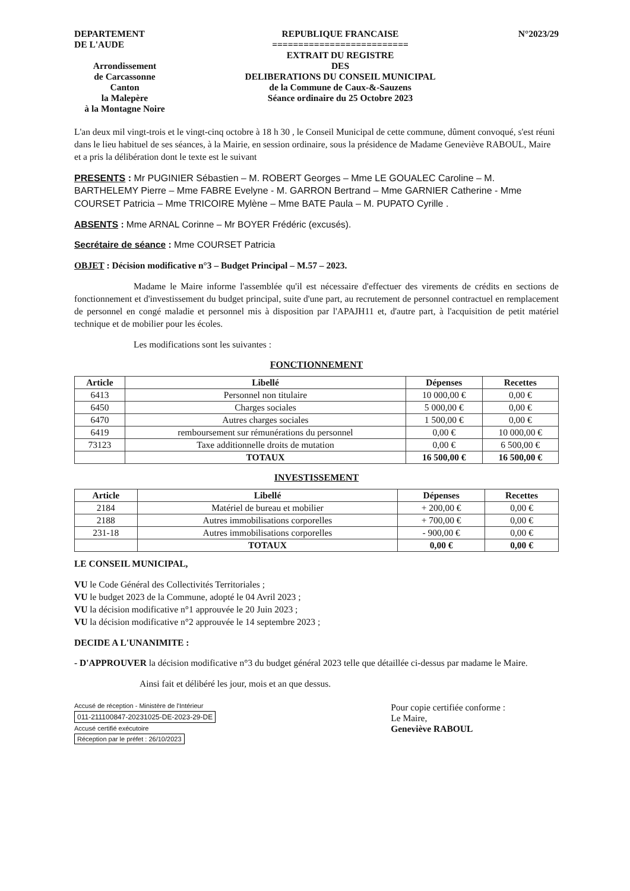DEPARTEMENT
DE L'AUDE
Arrondissement
de Carcassonne
Canton
la Malepère
à la Montagne Noire
REPUBLIQUE FRANCAISE
==========================
EXTRAIT DU REGISTRE
DES
DELIBERATIONS DU CONSEIL MUNICIPAL
de la Commune de Caux-&-Sauzens
Séance ordinaire du 25 Octobre 2023
N°2023/29
L'an deux mil vingt-trois et le vingt-cinq octobre à 18 h 30 , le Conseil Municipal de cette commune, dûment convoqué, s'est réuni dans le lieu habituel de ses séances, à la Mairie, en session ordinaire, sous la présidence de Madame Geneviève RABOUL, Maire et a pris la délibération dont le texte est le suivant
PRESENTS : Mr PUGINIER Sébastien – M. ROBERT Georges – Mme LE GOUALEC Caroline – M. BARTHELEMY Pierre – Mme FABRE Evelyne - M. GARRON Bertrand – Mme GARNIER Catherine - Mme COURSET Patricia – Mme TRICOIRE Mylène – Mme BATE Paula – M. PUPATO Cyrille .
ABSENTS : Mme ARNAL Corinne – Mr BOYER Frédéric (excusés).
Secrétaire de séance : Mme COURSET Patricia
OBJET : Décision modificative n°3 – Budget Principal – M.57 – 2023.
Madame le Maire informe l'assemblée qu'il est nécessaire d'effectuer des virements de crédits en sections de fonctionnement et d'investissement du budget principal, suite d'une part, au recrutement de personnel contractuel en remplacement de personnel en congé maladie et personnel mis à disposition par l'APAJH11 et, d'autre part, à l'acquisition de petit matériel technique et de mobilier pour les écoles.
Les modifications sont les suivantes :
FONCTIONNEMENT
| Article | Libellé | Dépenses | Recettes |
| --- | --- | --- | --- |
| 6413 | Personnel non titulaire | 10 000,00 € | 0,00 € |
| 6450 | Charges sociales | 5 000,00 € | 0,00 € |
| 6470 | Autres charges sociales | 1 500,00 € | 0,00 € |
| 6419 | remboursement sur rémunérations du personnel | 0,00 € | 10 000,00 € |
| 73123 | Taxe additionnelle droits de mutation | 0,00 € | 6 500,00 € |
| | TOTAUX | 16 500,00 € | 16 500,00 € |
INVESTISSEMENT
| Article | Libellé | Dépenses | Recettes |
| --- | --- | --- | --- |
| 2184 | Matériel de bureau et mobilier | + 200,00 € | 0,00 € |
| 2188 | Autres immobilisations corporelles | + 700,00 € | 0,00 € |
| 231-18 | Autres immobilisations corporelles | - 900,00 € | 0,00 € |
| | TOTAUX | 0,00 € | 0,00 € |
LE CONSEIL MUNICIPAL,
VU le Code Général des Collectivités Territoriales ;
VU le budget 2023 de la Commune, adopté le 04 Avril 2023 ;
VU la décision modificative n°1 approuvée le 20 Juin 2023 ;
VU la décision modificative n°2 approuvée le 14 septembre 2023 ;
DECIDE A L'UNANIMITE :
- D'APPROUVER la décision modificative n°3 du budget général 2023 telle que détaillée ci-dessus par madame le Maire.
Ainsi fait et délibéré les jour, mois et an que dessus.
Accusé de réception - Ministère de l'Intérieur
011-211100847-20231025-DE-2023-29-DE
Accusé certifié exécutoire
Réception par le préfet : 26/10/2023
Pour copie certifiée conforme :
Le Maire,
Geneviève RABOUL